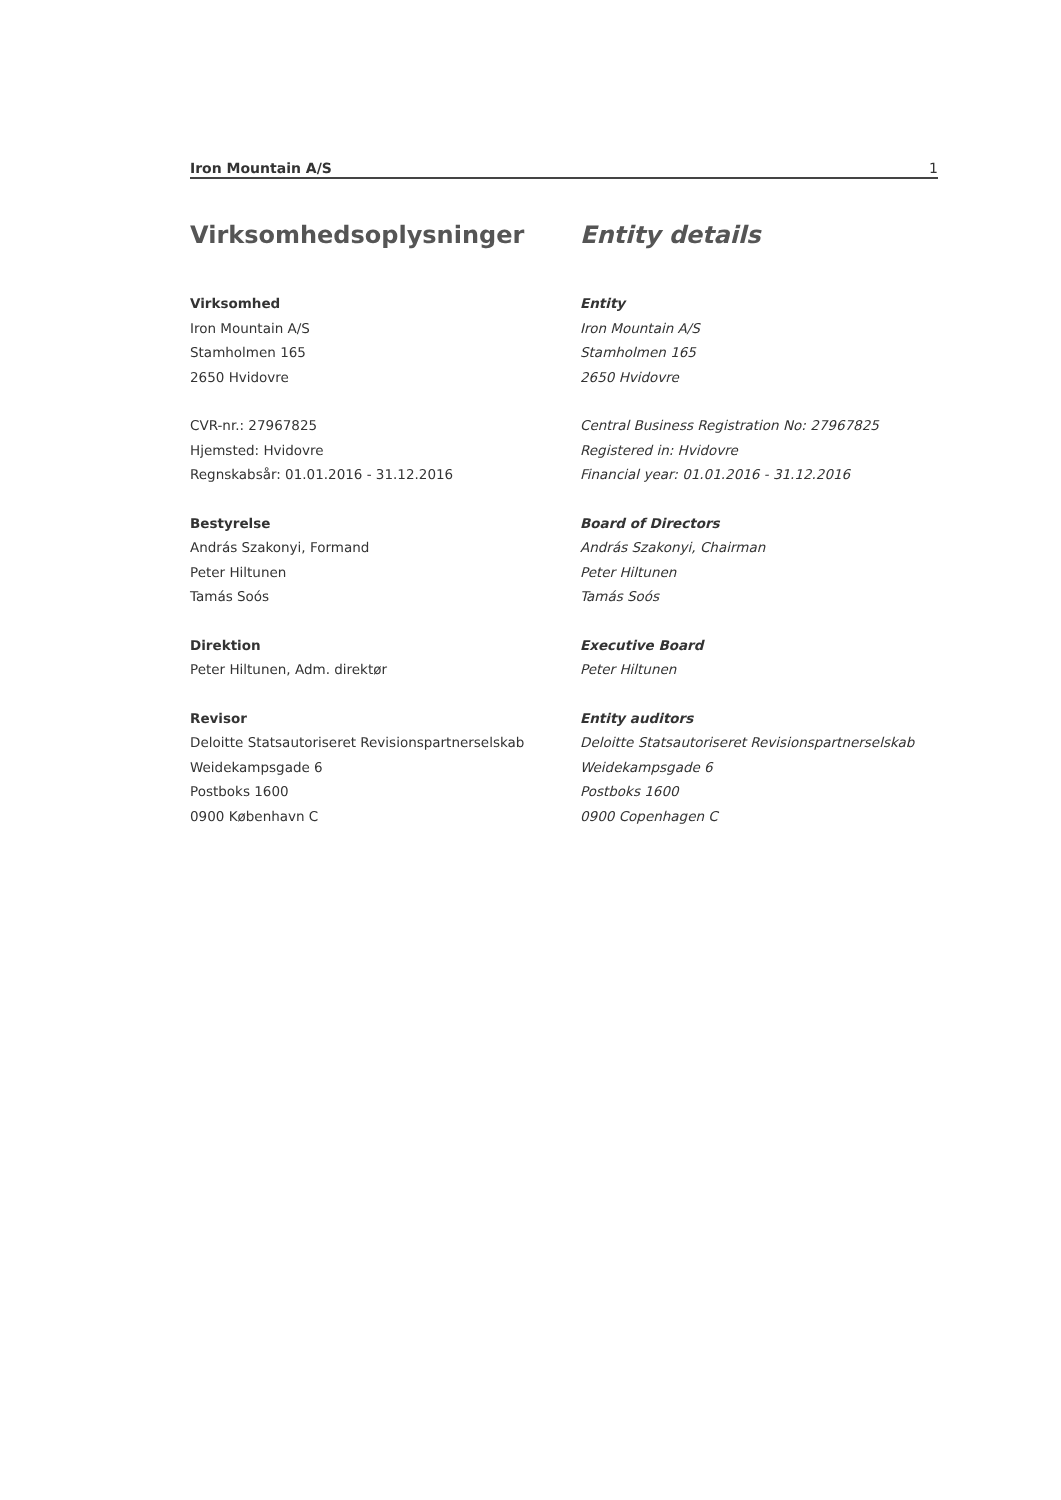Iron Mountain A/S 1
Virksomhedsoplysninger
Virksomhed
Iron Mountain A/S
Stamholmen 165
2650 Hvidovre
CVR-nr.: 27967825
Hjemsted: Hvidovre
Regnskabsår: 01.01.2016 - 31.12.2016
Bestyrelse
András Szakonyi, Formand
Peter Hiltunen
Tamás Soós
Direktion
Peter Hiltunen, Adm. direktør
Revisor
Deloitte Statsautoriseret Revisionspartnerselskab
Weidekampsgade 6
Postboks 1600
0900 København C
Entity details
Entity
Iron Mountain A/S
Stamholmen 165
2650 Hvidovre
Central Business Registration No: 27967825
Registered in: Hvidovre
Financial year: 01.01.2016 - 31.12.2016
Board of Directors
András Szakonyi, Chairman
Peter Hiltunen
Tamás Soós
Executive Board
Peter Hiltunen
Entity auditors
Deloitte Statsautoriseret Revisionspartnerselskab
Weidekampsgade 6
Postboks 1600
0900 Copenhagen C